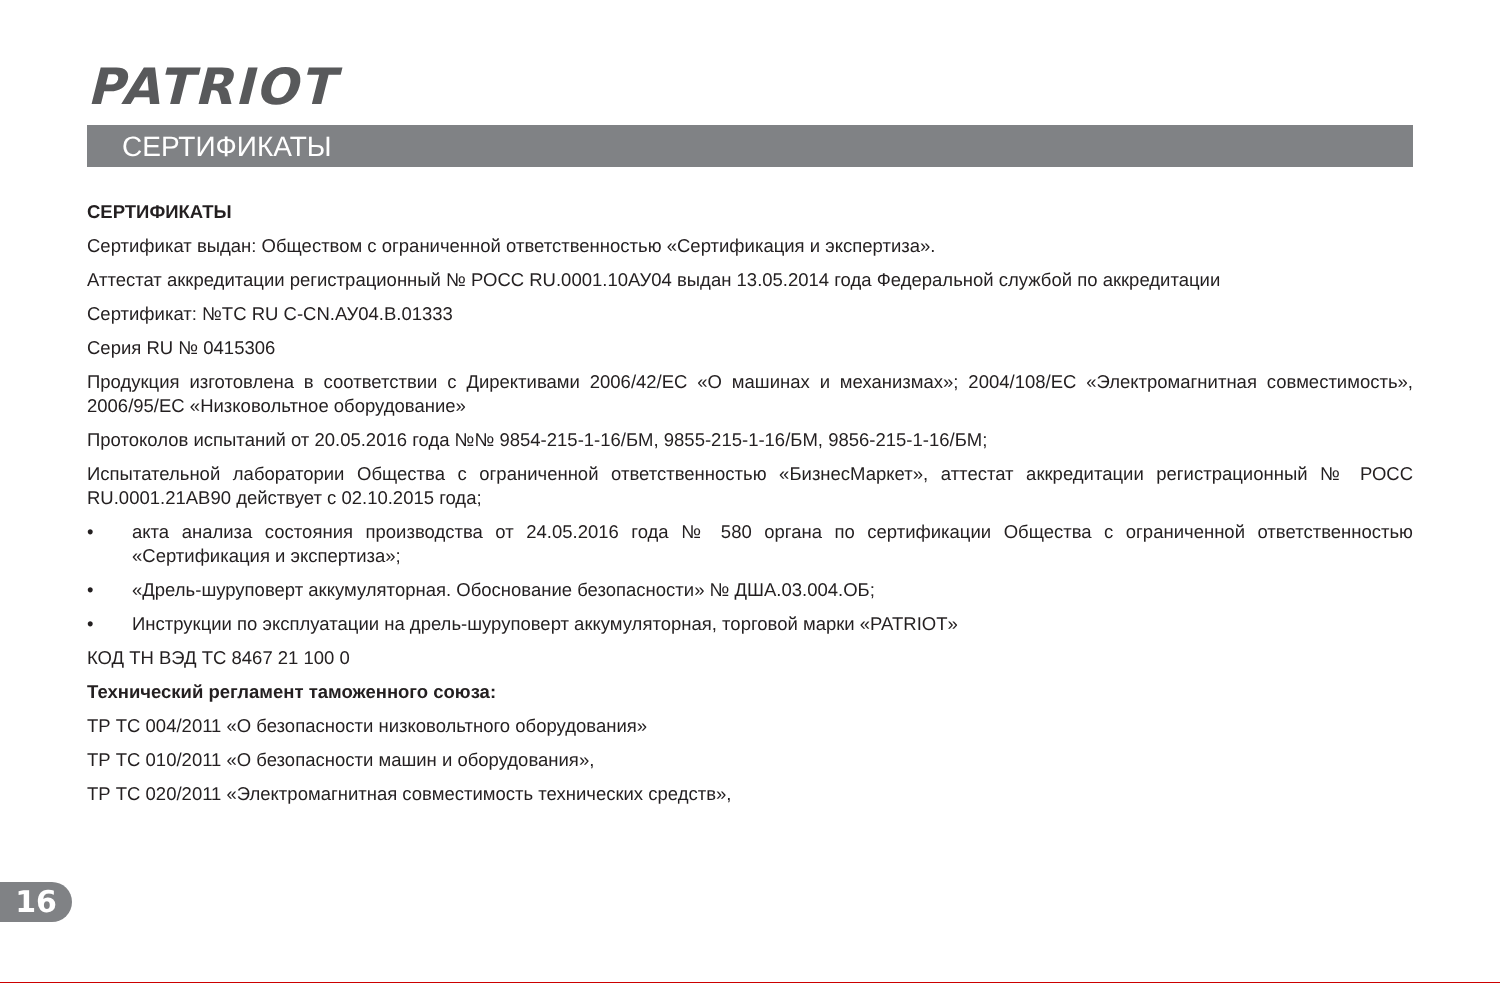PATRIOT
СЕРТИФИКАТЫ
СЕРТИФИКАТЫ
Сертификат выдан: Обществом с ограниченной ответственностью «Сертификация и экспертиза».
Аттестат аккредитации регистрационный № РОСС RU.0001.10АУ04 выдан 13.05.2014 года Федеральной службой по аккредитации
Сертификат: №ТС RU C-CN.АУ04.В.01333
Серия RU № 0415306
Продукция изготовлена в соответствии с Директивами 2006/42/ЕС «О машинах и механизмах»; 2004/108/ЕС «Электромагнитная совместимость», 2006/95/ЕС «Низковольтное оборудование»
Протоколов испытаний от 20.05.2016 года №№ 9854-215-1-16/БМ, 9855-215-1-16/БМ, 9856-215-1-16/БМ;
Испытательной лаборатории Общества с ограниченной ответственностью «БизнесМаркет», аттестат аккредитации регистрационный № РОСС RU.0001.21АВ90 действует с 02.10.2015 года;
• акта анализа состояния производства от 24.05.2016 года № 580 органа по сертификации Общества с ограниченной ответственностью «Сертификация и экспертиза»;
• «Дрель-шуруповерт аккумуляторная. Обоснование безопасности» № ДША.03.004.ОБ;
• Инструкции по эксплуатации на дрель-шуруповерт аккумуляторная, торговой марки «PATRIOT»
КОД ТН ВЭД ТС 8467 21 100 0
Технический регламент таможенного союза:
ТР ТС 004/2011 «О безопасности низковольтного оборудования»
ТР ТС 010/2011 «О безопасности машин и оборудования»,
ТР ТС 020/2011 «Электромагнитная совместимость технических средств»,
16